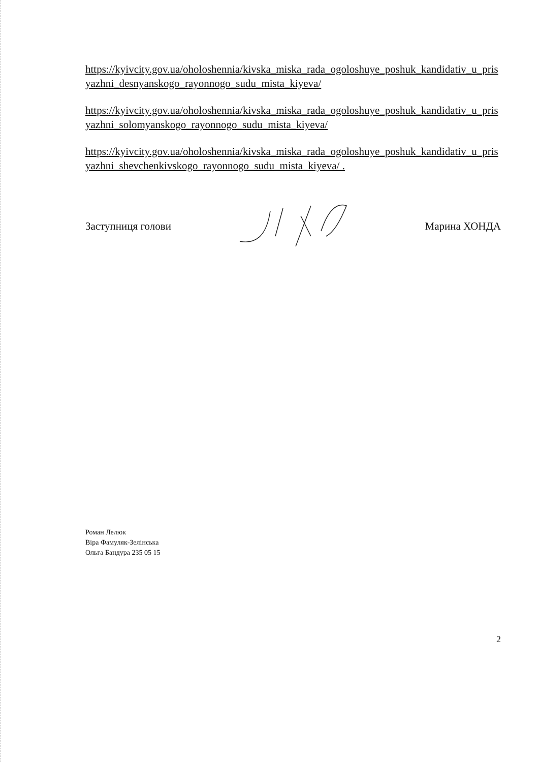https://kyivcity.gov.ua/oholoshennia/kivska_miska_rada_ogoloshuye_poshuk_kandidativ_u_prisyazhni_desnyanskogo_rayonnogo_sudu_mista_kiyeva/
https://kyivcity.gov.ua/oholoshennia/kivska_miska_rada_ogoloshuye_poshuk_kandidativ_u_prisyazhni_solomyanskogo_rayonnogo_sudu_mista_kiyeva/
https://kyivcity.gov.ua/oholoshennia/kivska_miska_rada_ogoloshuye_poshuk_kandidativ_u_prisyazhni_shevchenkivskogo_rayonnogo_sudu_mista_kiyeva/ .
Заступниця голови Марина ХОНДА
Роман Лелюк
Віра Фамуляк-Зелінська
Ольга Бандура 235 05 15
2